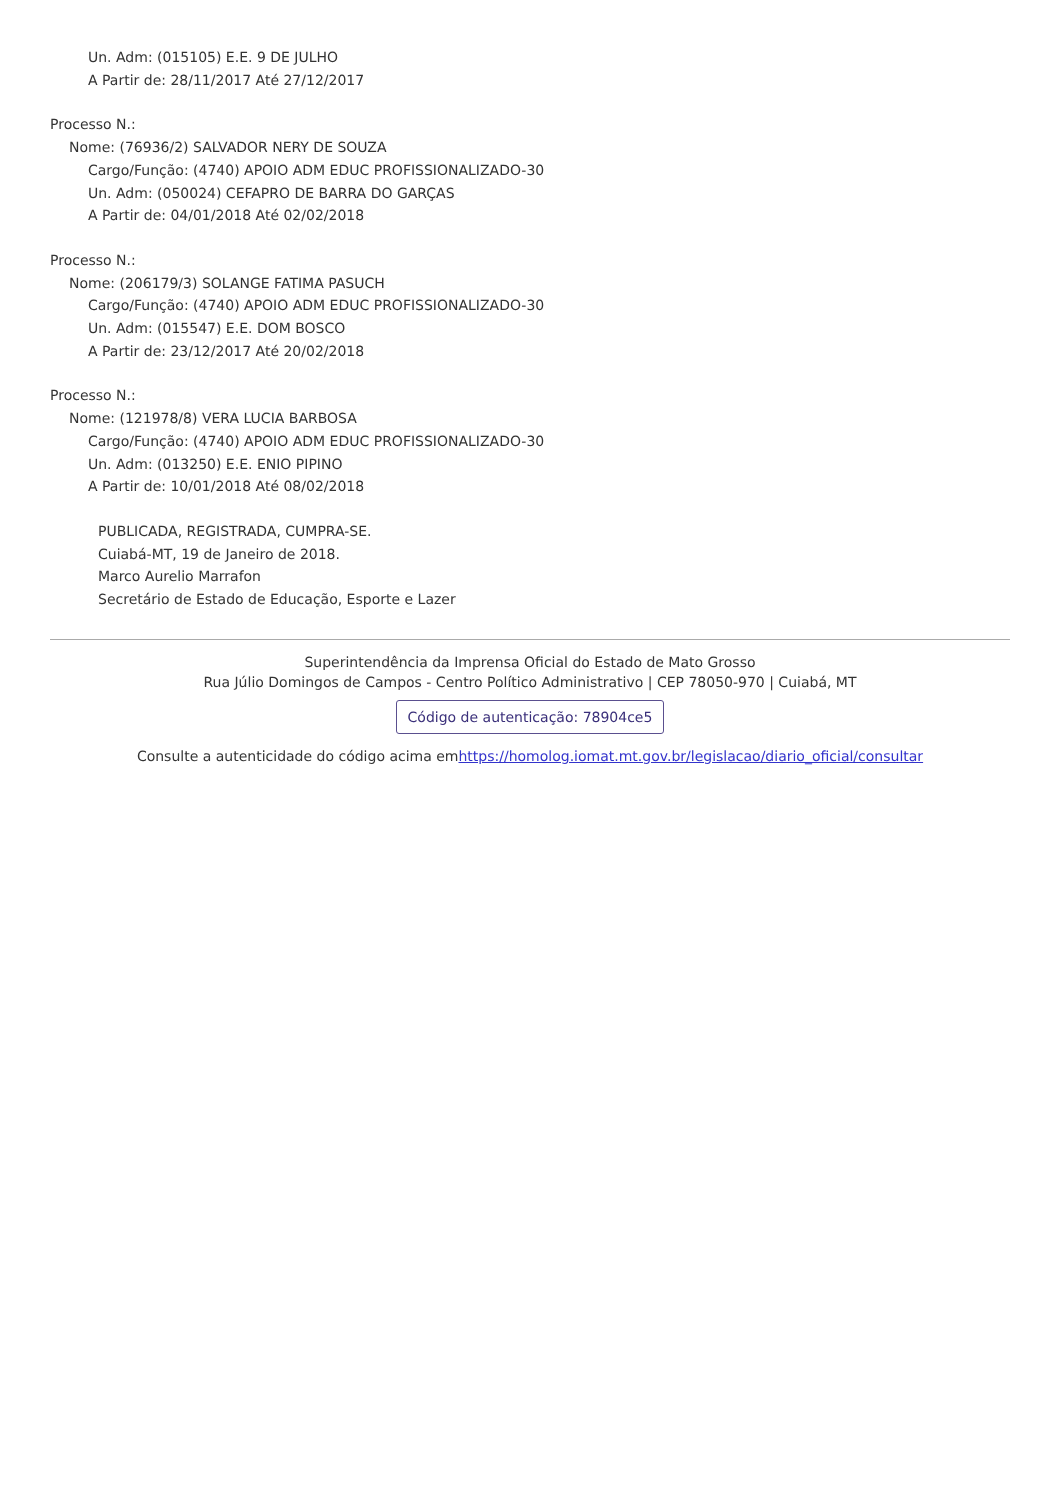Un. Adm: (015105) E.E. 9 DE JULHO
A Partir de: 28/11/2017 Até 27/12/2017
Processo N.:
Nome: (76936/2) SALVADOR NERY DE SOUZA
Cargo/Função: (4740) APOIO ADM EDUC PROFISSIONALIZADO-30
Un. Adm: (050024) CEFAPRO DE BARRA DO GARÇAS
A Partir de: 04/01/2018 Até 02/02/2018
Processo N.:
Nome: (206179/3) SOLANGE FATIMA PASUCH
Cargo/Função: (4740) APOIO ADM EDUC PROFISSIONALIZADO-30
Un. Adm: (015547) E.E. DOM BOSCO
A Partir de: 23/12/2017 Até 20/02/2018
Processo N.:
Nome: (121978/8) VERA LUCIA BARBOSA
Cargo/Função: (4740) APOIO ADM EDUC PROFISSIONALIZADO-30
Un. Adm: (013250) E.E. ENIO PIPINO
A Partir de: 10/01/2018 Até 08/02/2018
PUBLICADA, REGISTRADA, CUMPRA-SE.
Cuiabá-MT, 19 de Janeiro de 2018.
Marco Aurelio Marrafon
Secretário de Estado de Educação, Esporte e Lazer
Superintendência da Imprensa Oficial do Estado de Mato Grosso
Rua Júlio Domingos de Campos - Centro Político Administrativo | CEP 78050-970 | Cuiabá, MT
Código de autenticação: 78904ce5
Consulte a autenticidade do código acima emhttps://homolog.iomat.mt.gov.br/legislacao/diario_oficial/consultar